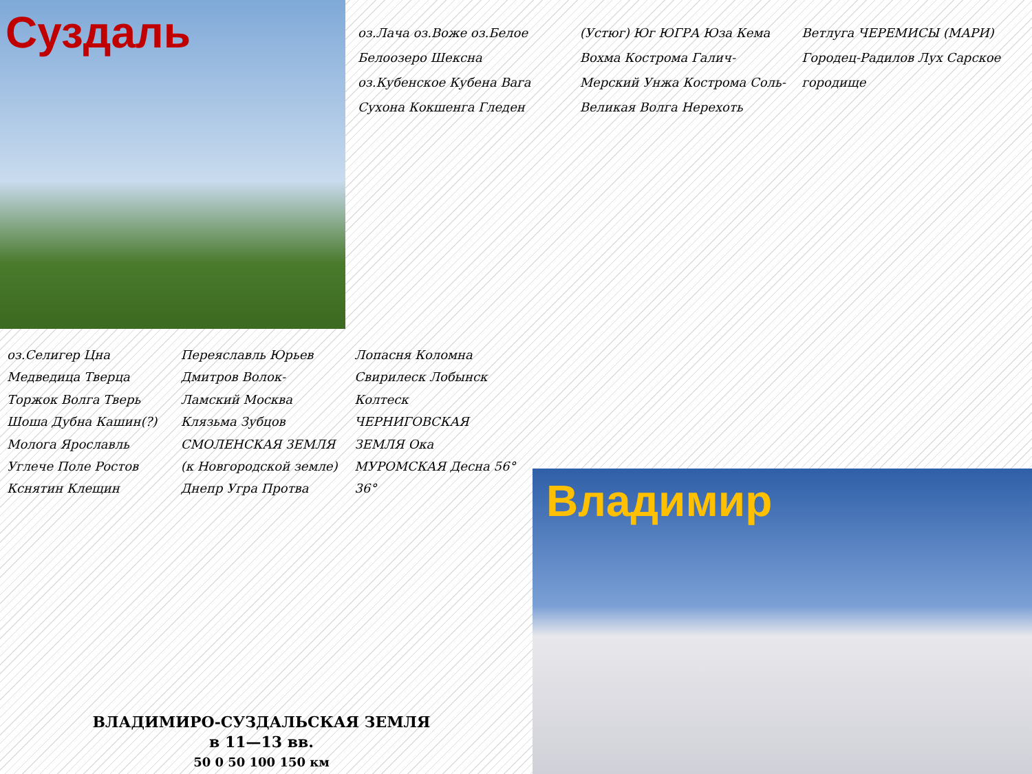Суздаль
оз.Лача оз.Воже оз.Белое Белоозеро Шексна оз.Кубенское Кубена Вага Сухона Кокшенга Гледен (Устюг) Юг ЮГРА Юза Кема Вохма Кострома Галич-Мерский Унжа Кострома Соль-Великая Волга Нерехоть Ветлуга ЧЕРЕМИСЫ (МАРИ) Городец-Радилов Лух Сарское городище
оз.Селигер Цна Медведица Тверца Торжок Волга Тверь Шоша Дубна Кашин(?) Молога Ярославль Углече Поле Ростов Кснятин Клещин Переяславль Юрьев Дмитров Волок-Ламский Москва Клязьма Зубцов СМОЛЕНСКАЯ ЗЕМЛЯ (к Новгородской земле) Днепр Угра Протва Лопасня Коломна Свирилеск Лобынск Колтеск ЧЕРНИГОВСКАЯ ЗЕМЛЯ Ока МУРОМСКАЯ Десна 56° 36°
Владимир
ВЛАДИМИРО-СУЗДАЛЬСКАЯ ЗЕМЛЯ
в 11—13 вв.
50 0 50 100 150 км